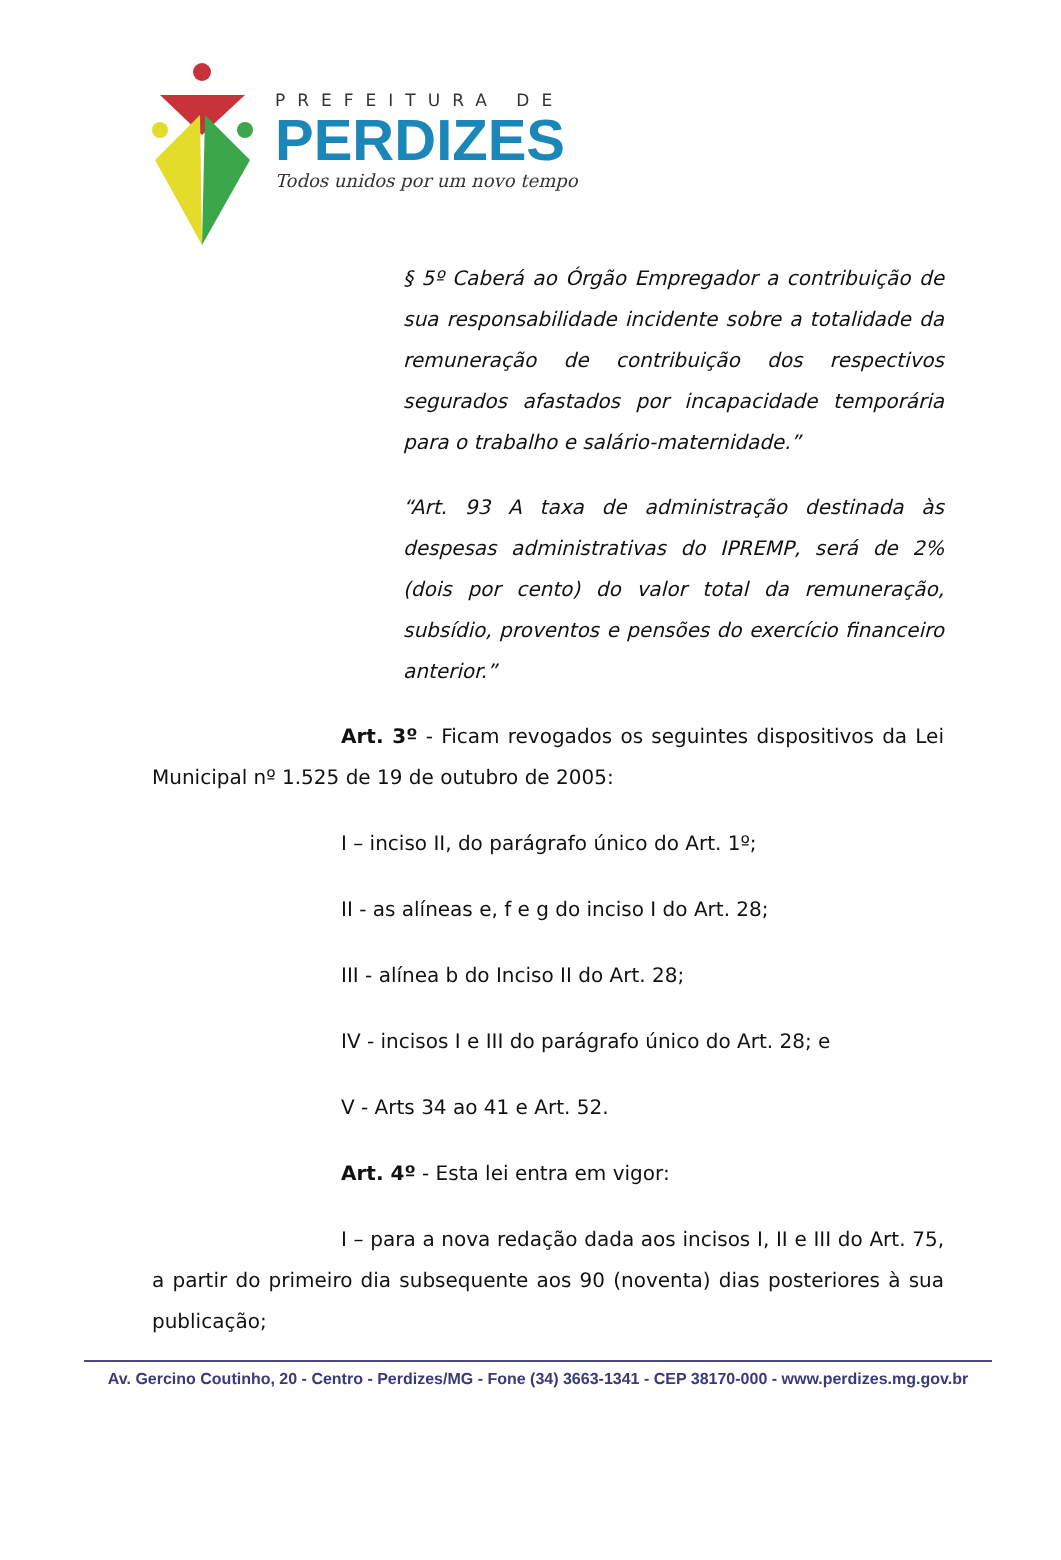PREFEITURA DE
PERDIZES
Todos unidos por um novo tempo
§ 5º Caberá ao Órgão Empregador a contribuição de sua responsabilidade incidente sobre a totalidade da remuneração de contribuição dos respectivos segurados afastados por incapacidade temporária para o trabalho e salário-maternidade.”
“Art. 93 A taxa de administração destinada às despesas administrativas do IPREMP, será de 2% (dois por cento) do valor total da remuneração, subsídio, proventos e pensões do exercício financeiro anterior.”
Art. 3º - Ficam revogados os seguintes dispositivos da Lei Municipal nº 1.525 de 19 de outubro de 2005:
I – inciso II, do parágrafo único do Art. 1º;
II - as alíneas e, f e g do inciso I do Art. 28;
III - alínea b do Inciso II do Art. 28;
IV - incisos I e III do parágrafo único do Art. 28; e
V - Arts 34 ao 41 e Art. 52.
Art. 4º - Esta lei entra em vigor:
I – para a nova redação dada aos incisos I, II e III do Art. 75, a partir do primeiro dia subsequente aos 90 (noventa) dias posteriores à sua publicação;
Av. Gercino Coutinho, 20 - Centro - Perdizes/MG - Fone (34) 3663-1341 - CEP 38170-000 - www.perdizes.mg.gov.br